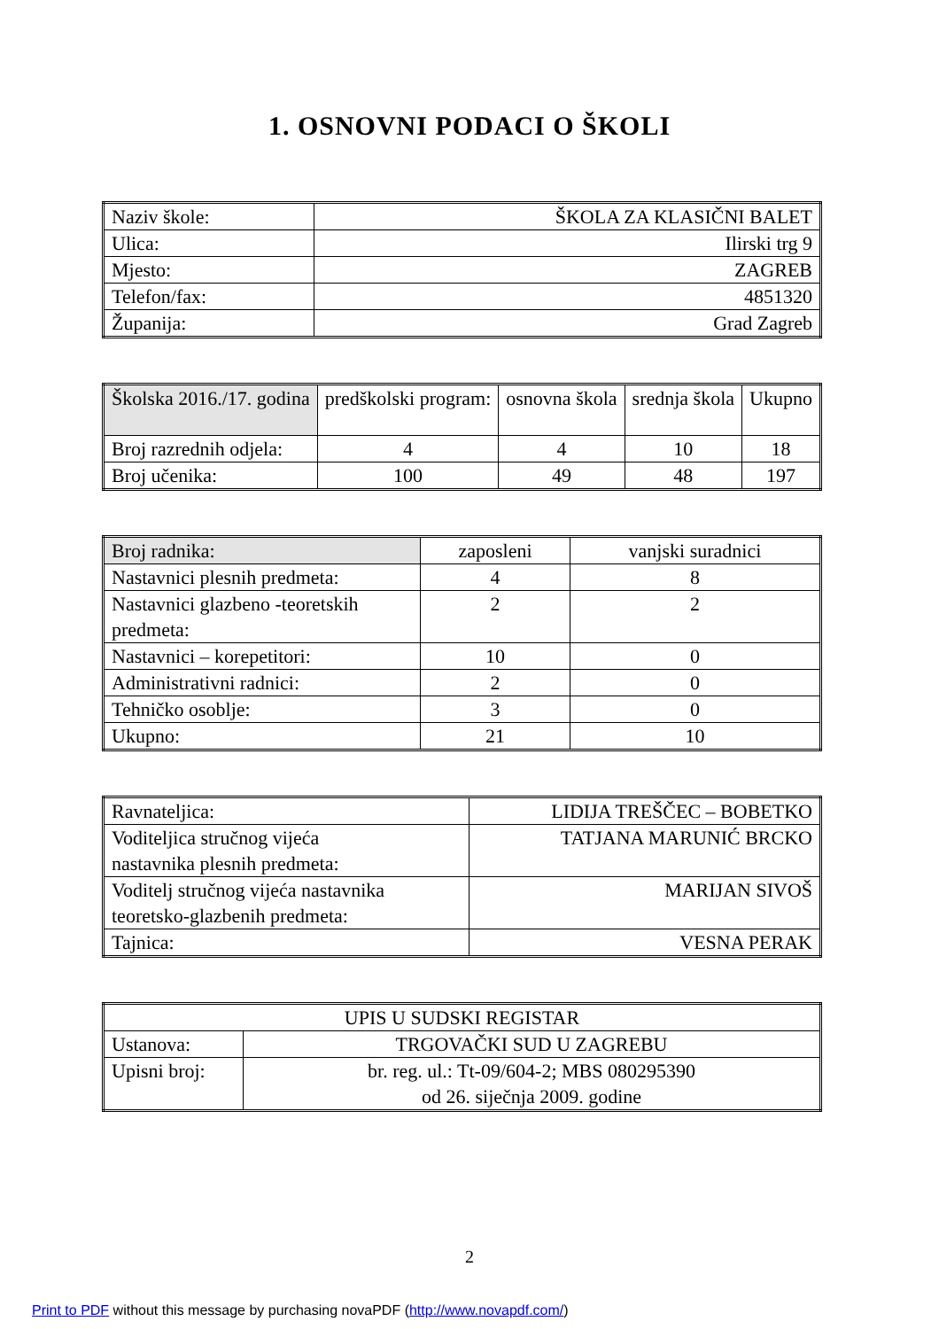1. OSNOVNI PODACI O ŠKOLI
| Naziv škole: | ŠKOLA ZA KLASIČNI BALET |
| Ulica: | Ilirski trg 9 |
| Mjesto: | ZAGREB |
| Telefon/fax: | 4851320 |
| Županija: | Grad Zagreb |
| Školska 2016./17. godina | predškolski program: | osnovna škola | srednja škola | Ukupno |
| Broj razrednih odjela: | 4 | 4 | 10 | 18 |
| Broj učenika: | 100 | 49 | 48 | 197 |
| Broj radnika: | zaposleni | vanjski suradnici |
| Nastavnici plesnih predmeta: | 4 | 8 |
| Nastavnici glazbeno -teoretskih predmeta: | 2 | 2 |
| Nastavnici – korepetitori: | 10 | 0 |
| Administrativni radnici: | 2 | 0 |
| Tehničko osoblje: | 3 | 0 |
| Ukupno: | 21 | 10 |
| Ravnateljica: | LIDIJA TREŠČEC – BOBETKO |
| Voditeljica stručnog vijeća nastavnika plesnih predmeta: | TATJANA MARUNIĆ BRCKO |
| Voditelj stručnog vijeća nastavnika teoretsko-glazbenih predmeta: | MARIJAN SIVOŠ |
| Tajnica: | VESNA PERAK |
| UPIS U SUDSKI REGISTAR | |
| Ustanova: | TRGOVAČKI SUD U ZAGREBU |
| Upisni broj: | br. reg. ul.: Tt-09/604-2; MBS 080295390 od 26. siječnja 2009. godine |
2
Print to PDF without this message by purchasing novaPDF (http://www.novapdf.com/)